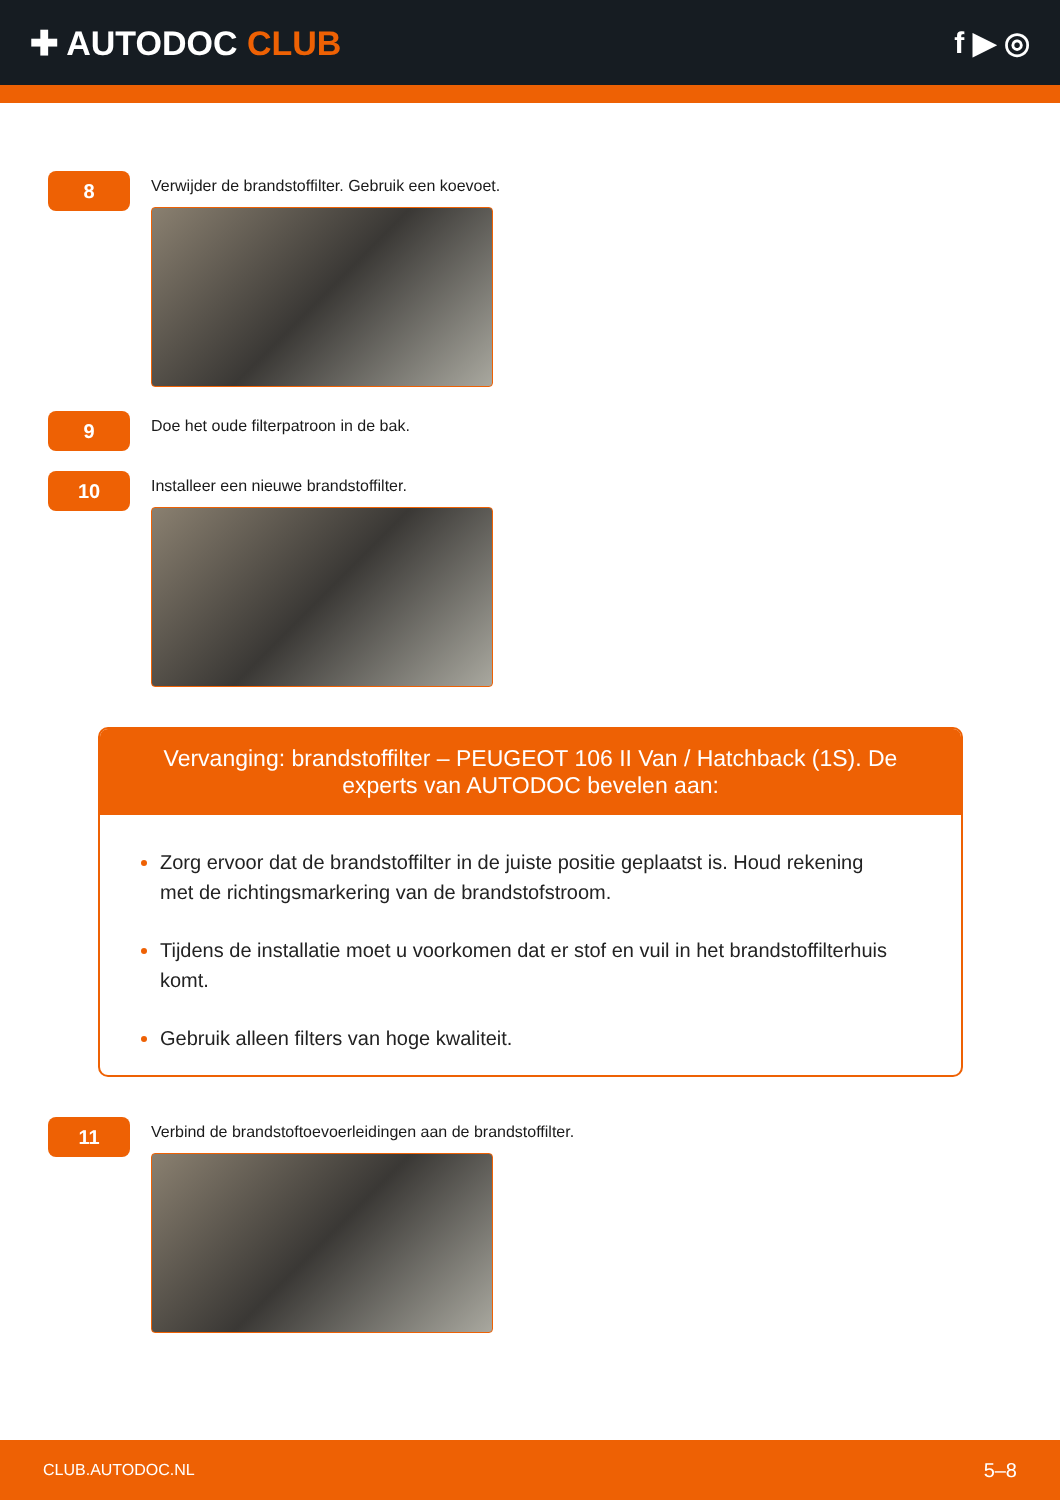✚ AUTODOC CLUB f ▶ ◎
8
Verwijder de brandstoffilter. Gebruik een koevoet.
9
Doe het oude filterpatroon in de bak.
10
Installeer een nieuwe brandstoffilter.
Vervanging: brandstoffilter – PEUGEOT 106 II Van / Hatchback (1S). De experts van AUTODOC bevelen aan:
Zorg ervoor dat de brandstoffilter in de juiste positie geplaatst is. Houd rekening met de richtingsmarkering van de brandstofstroom.
Tijdens de installatie moet u voorkomen dat er stof en vuil in het brandstoffilterhuis komt.
Gebruik alleen filters van hoge kwaliteit.
11
Verbind de brandstoftoevoerleidingen aan de brandstoffilter.
CLUB.AUTODOC.NL 5–8